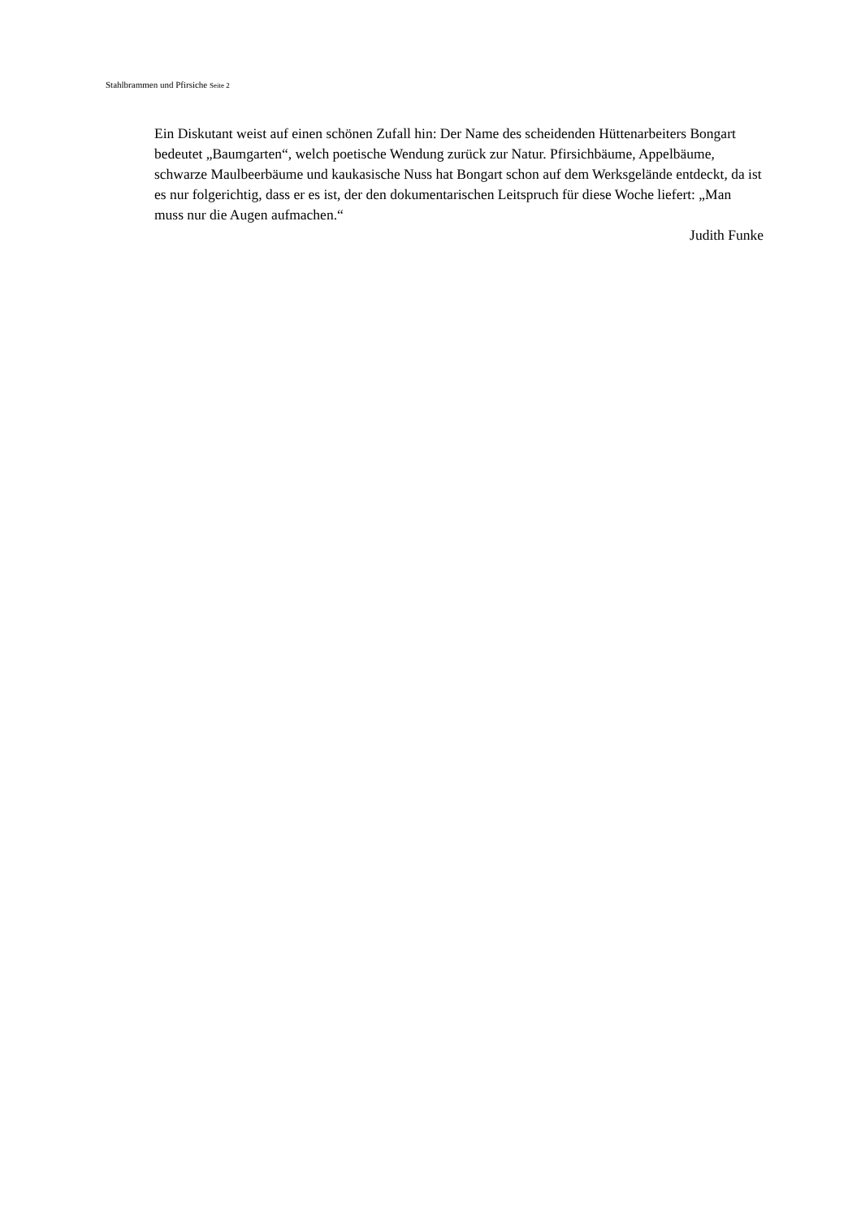Stahlbrammen und Pfirsiche Seite 2
Ein Diskutant weist auf einen schönen Zufall hin: Der Name des scheidenden Hüttenarbeiters Bongart bedeutet „Baumgarten“, welch poetische Wendung zurück zur Natur. Pfirsichbäume, Appelbäume, schwarze Maulbeerbäume und kaukasische Nuss hat Bongart schon auf dem Werksgelände entdeckt, da ist es nur folgerichtig, dass er es ist, der den dokumentarischen Leitspruch für diese Woche liefert: „Man muss nur die Augen aufmachen.“
Judith Funke